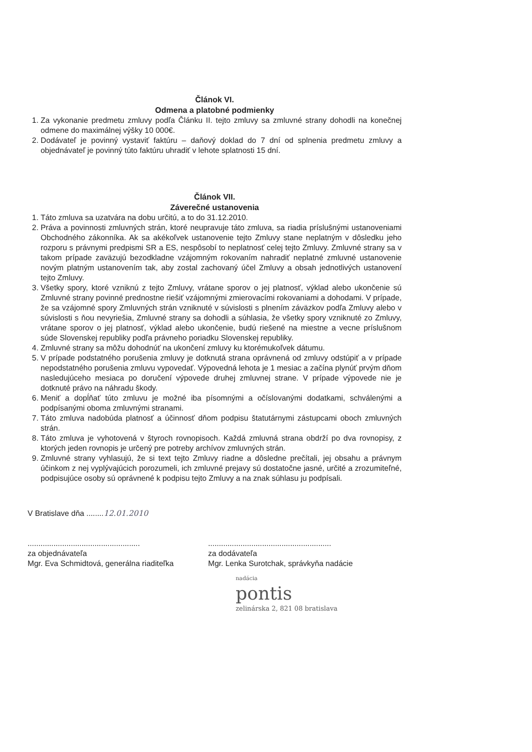Článok VI.
Odmena a platobné podmienky
1. Za vykonanie predmetu zmluvy podľa Článku II. tejto zmluvy sa zmluvné strany dohodli na konečnej odmene do maximálnej výšky 10 000€.
2. Dodávateľ je povinný vystaviť faktúru – daňový doklad do 7 dní od splnenia predmetu zmluvy a objednávateľ je povinný túto faktúru uhradiť v lehote splatnosti 15 dní.
Článok VII.
Záverečné ustanovenia
1. Táto zmluva sa uzatvára na dobu určitú, a to do 31.12.2010.
2. Práva a povinnosti zmluvných strán, ktoré neupravuje táto zmluva, sa riadia príslušnými ustanoveniami Obchodného zákonníka. Ak sa akékoľvek ustanovenie tejto Zmluvy stane neplatným v dôsledku jeho rozporu s právnymi predpismi SR a ES, nespôsobí to neplatnosť celej tejto Zmluvy. Zmluvné strany sa v takom prípade zaväzujú bezodkladne vzájomným rokovaním nahradiť neplatné zmluvné ustanovenie novým platným ustanovením tak, aby zostal zachovaný účel Zmluvy a obsah jednotlivých ustanovení tejto Zmluvy.
3. Všetky spory, ktoré vzniknú z tejto Zmluvy, vrátane sporov o jej platnosť, výklad alebo ukončenie sú Zmluvné strany povinné prednostne riešiť vzájomnými zmierovacími rokovaniami a dohodami. V prípade, že sa vzájomné spory Zmluvných strán vzniknuté v súvislosti s plnením záväzkov podľa Zmluvy alebo v súvislosti s ňou nevyriešia, Zmluvné strany sa dohodli a súhlasia, že všetky spory vzniknuté zo Zmluvy, vrátane sporov o jej platnosť, výklad alebo ukončenie, budú riešené na miestne a vecne príslušnom súde Slovenskej republiky podľa právneho poriadku Slovenskej republiky.
4. Zmluvné strany sa môžu dohodnúť na ukončení zmluvy ku ktorémukoľvek dátumu.
5. V prípade podstatného porušenia zmluvy je dotknutá strana oprávnená od zmluvy odstúpiť a v prípade nepodstatného porušenia zmluvu vypovedať. Výpovedná lehota je 1 mesiac a začína plynúť prvým dňom nasledujúceho mesiaca po doručení výpovede druhej zmluvnej strane. V prípade výpovede nie je dotknuté právo na náhradu škody.
6. Meniť a dopĺňať túto zmluvu je možné iba písomnými a očíslovanými dodatkami, schválenými a podpísanými oboma zmluvnými stranami.
7. Táto zmluva nadobúda platnosť a účinnosť dňom podpisu štatutárnymi zástupcami oboch zmluvných strán.
8. Táto zmluva je vyhotovená v štyroch rovnopisoch. Každá zmluvná strana obdrží po dva rovnopisy, z ktorých jeden rovnopis je určený pre potreby archívov zmluvných strán.
9. Zmluvné strany vyhlasujú, že si text tejto Zmluvy riadne a dôsledne prečítali, jej obsahu a právnym účinkom z nej vyplývajúcich porozumeli, ich zmluvné prejavy sú dostatočne jasné, určité a zrozumiteľné, podpisujúce osoby sú oprávnené k podpisu tejto Zmluvy a na znak súhlasu ju podpísali.
V Bratislave dňa ........12.01.2010
....................................................
za objednávateľa
Mgr. Eva Schmidtová, generálna riaditeľka
.........................................................
za dodávateľa
Mgr. Lenka Surotchak, správkyňa nadácie
nadácia
pontis
zelinárska 2, 821 08 bratislava